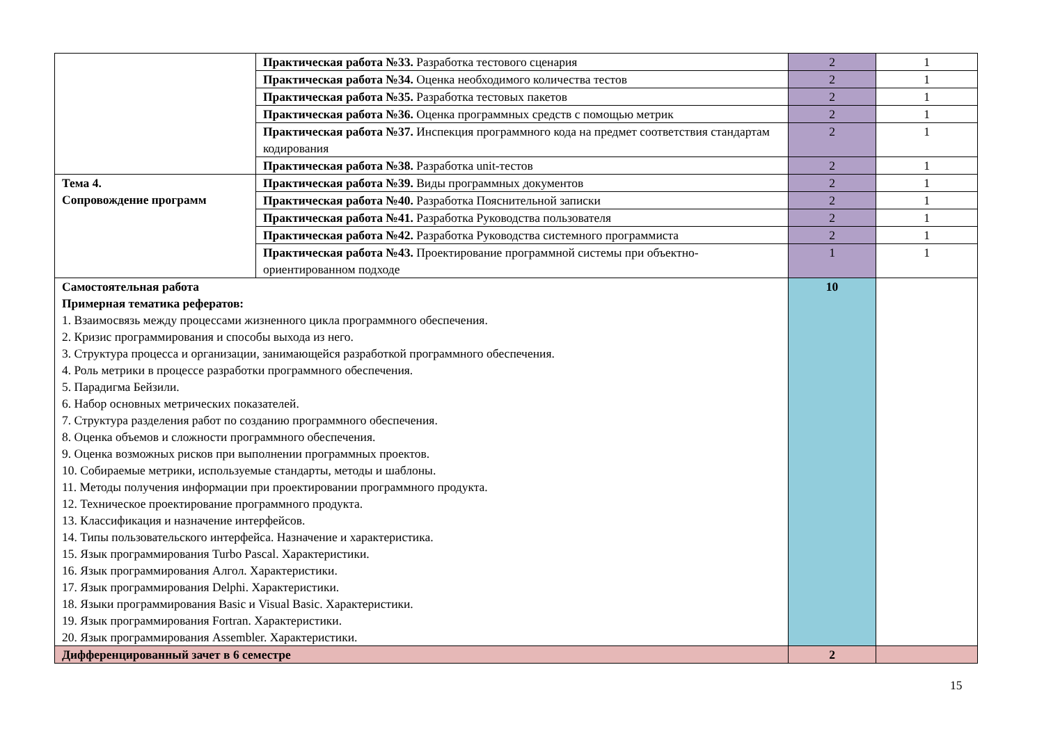| | Практическая работа №33. Разработка тестового сценария | 2 | 1 |
| | Практическая работа №34. Оценка необходимого количества тестов | 2 | 1 |
| | Практическая работа №35. Разработка тестовых пакетов | 2 | 1 |
| | Практическая работа №36. Оценка программных средств с помощью метрик | 2 | 1 |
| | Практическая работа №37. Инспекция программного кода на предмет соответствия стандартам кодирования | 2 | 1 |
| | Практическая работа №38. Разработка unit-тестов | 2 | 1 |
| Тема 4. Сопровождение программ | Практическая работа №39. Виды программных документов | 2 | 1 |
| | Практическая работа №40. Разработка Пояснительной записки | 2 | 1 |
| | Практическая работа №41. Разработка Руководства пользователя | 2 | 1 |
| | Практическая работа №42. Разработка Руководства системного программиста | 2 | 1 |
| | Практическая работа №43. Проектирование программной системы при объектно-ориентированном подходе | 1 | 1 |
| Самостоятельная работа Примерная тематика рефератов: 1. Взаимосвязь между процессами жизненного цикла программного обеспечения. 2. Кризис программирования и способы выхода из него. 3. Структура процесса и организации, занимающейся разработкой программного обеспечения. 4. Роль метрики в процессе разработки программного обеспечения. 5. Парадигма Бейзили. 6. Набор основных метрических показателей. 7. Структура разделения работ по созданию программного обеспечения. 8. Оценка объемов и сложности программного обеспечения. 9. Оценка возможных рисков при выполнении программных проектов. 10. Собираемые метрики, используемые стандарты, методы и шаблоны. 11. Методы получения информации при проектировании программного продукта. 12. Техническое проектирование программного продукта. 13. Классификация и назначение интерфейсов. 14. Типы пользовательского интерфейса. Назначение и характеристика. 15. Язык программирования Turbo Pascal. Характеристики. 16. Язык программирования Алгол. Характеристики. 17. Язык программирования Delphi. Характеристики. 18. Языки программирования Basic и Visual Basic. Характеристики. 19. Язык программирования Fortran. Характеристики. 20. Язык программирования Assembler. Характеристики. | | 10 | |
| Дифференцированный зачет в 6 семестре | | 2 | |
15